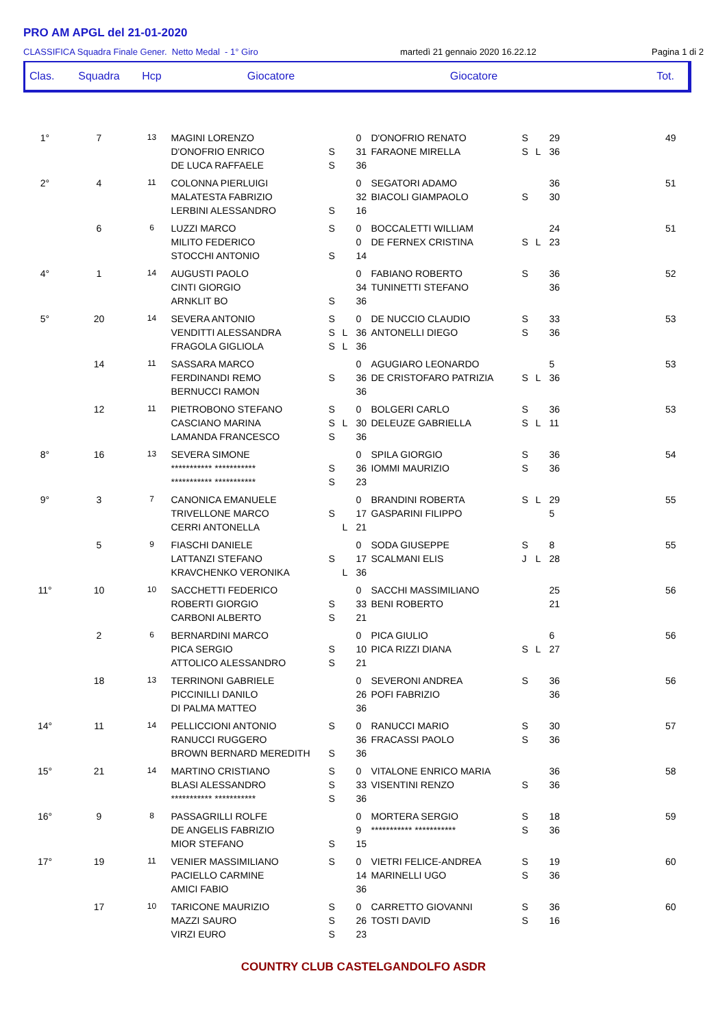PRO AM APGL del 21-01-2020
CLASSIFICA Squadra Finale Gener. Netto Medal - 1° Giro martedì 21 gennaio 2020 16.22.12 Pagina 1 di 2
| Clas. | Squadra | Hcp | Giocatore | | | | Giocatore | | | | Tot. |
| --- | --- | --- | --- | --- | --- | --- | --- | --- | --- | --- | --- |
| 1° | 7 | 13 | MAGINI LORENZO | | | 0 | D'ONOFRIO RENATO | S | | 29 | 49 |
| | | | D'ONOFRIO ENRICO | S | | 31 | FARAONE MIRELLA | S | L | 36 | |
| | | | DE LUCA RAFFAELE | S | | 36 | | | | | |
| 2° | 4 | 11 | COLONNA PIERLUIGI | | | 0 | SEGATORI ADAMO | | | 36 | 51 |
| | | | MALATESTA FABRIZIO | | | 32 | BIACOLI GIAMPAOLO | S | | 30 | |
| | | | LERBINI ALESSANDRO | S | | 16 | | | | | |
| | 6 | 6 | LUZZI MARCO | S | | 0 | BOCCALETTI WILLIAM | | | 24 | 51 |
| | | | MILITO FEDERICO | | | 0 | DE FERNEX CRISTINA | S | L | 23 | |
| | | | STOCCHI ANTONIO | S | | 14 | | | | | |
| 4° | 1 | 14 | AUGUSTI PAOLO | | | 0 | FABIANO ROBERTO | S | | 36 | 52 |
| | | | CINTI GIORGIO | | | 34 | TUNINETTI STEFANO | | | 36 | |
| | | | ARNKLIT BO | S | | 36 | | | | | |
| 5° | 20 | 14 | SEVERA ANTONIO | S | | 0 | DE NUCCIO CLAUDIO | S | | 33 | 53 |
| | | | VENDITTI ALESSANDRA | S | L | 36 | ANTONELLI DIEGO | S | | 36 | |
| | | | FRAGOLA GIGLIOLA | S | L | 36 | | | | | |
| | 14 | 11 | SASSARA MARCO | | | 0 | AGUGIARO LEONARDO | | | 5 | 53 |
| | | | FERDINANDI REMO | S | | 36 | DE CRISTOFARO PATRIZIA | S | L | 36 | |
| | | | BERNUCCI RAMON | | | 36 | | | | | |
| | 12 | 11 | PIETROBONO STEFANO | S | | 0 | BOLGERI CARLO | S | | 36 | 53 |
| | | | CASCIANO MARINA | S | L | 30 | DELEUZE GABRIELLA | S | L | 11 | |
| | | | LAMANDA FRANCESCO | S | | 36 | | | | | |
| 8° | 16 | 13 | SEVERA SIMONE | | | 0 | SPILA GIORGIO | S | | 36 | 54 |
| | | | *********** *********** | S | | 36 | IOMMI MAURIZIO | S | | 36 | |
| | | | *********** *********** | S | | 23 | | | | | |
| 9° | 3 | 7 | CANONICA EMANUELE | | | 0 | BRANDINI ROBERTA | S | L | 29 | 55 |
| | | | TRIVELLONE MARCO | S | | 17 | GASPARINI FILIPPO | | | 5 | |
| | | | CERRI ANTONELLA | | L | 21 | | | | | |
| | 5 | 9 | FIASCHI DANIELE | | | 0 | SODA GIUSEPPE | S | | 8 | 55 |
| | | | LATTANZI STEFANO | S | | 17 | SCALMANI ELIS | J | L | 28 | |
| | | | KRAVCHENKO VERONIKA | | L | 36 | | | | | |
| 11° | 10 | 10 | SACCHETTI FEDERICO | | | 0 | SACCHI MASSIMILIANO | | | 25 | 56 |
| | | | ROBERTI GIORGIO | S | | 33 | BENI ROBERTO | | | 21 | |
| | | | CARBONI ALBERTO | S | | 21 | | | | | |
| | 2 | 6 | BERNARDINI MARCO | | | 0 | PICA GIULIO | | | 6 | 56 |
| | | | PICA SERGIO | S | | 10 | PICA RIZZI DIANA | S | L | 27 | |
| | | | ATTOLICO ALESSANDRO | S | | 21 | | | | | |
| | 18 | 13 | TERRINONI GABRIELE | | | 0 | SEVERONI ANDREA | S | | 36 | 56 |
| | | | PICCINILLI DANILO | | | 26 | POFI FABRIZIO | | | 36 | |
| | | | DI PALMA MATTEO | | | 36 | | | | | |
| 14° | 11 | 14 | PELLICCIONI ANTONIO | S | | 0 | RANUCCI MARIO | S | | 30 | 57 |
| | | | RANUCCI RUGGERO | | | 36 | FRACASSI PAOLO | S | | 36 | |
| | | | BROWN BERNARD MEREDITH | S | | 36 | | | | | |
| 15° | 21 | 14 | MARTINO CRISTIANO | S | | 0 | VITALONE ENRICO MARIA | | | 36 | 58 |
| | | | BLASI ALESSANDRO | S | | 33 | VISENTINI RENZO | S | | 36 | |
| | | | *********** *********** | S | | 36 | | | | | |
| 16° | 9 | 8 | PASSAGRILLI ROLFE | | | 0 | MORTERA SERGIO | S | | 18 | 59 |
| | | | DE ANGELIS FABRIZIO | | | 9 | *********** *********** | S | | 36 | |
| | | | MIOR STEFANO | S | | 15 | | | | | |
| 17° | 19 | 11 | VENIER MASSIMILIANO | S | | 0 | VIETRI FELICE-ANDREA | S | | 19 | 60 |
| | | | PACIELLO CARMINE | | | 14 | MARINELLI UGO | S | | 36 | |
| | | | AMICI FABIO | | | 36 | | | | | |
| | 17 | 10 | TARICONE MAURIZIO | S | | 0 | CARRETTO GIOVANNI | S | | 36 | 60 |
| | | | MAZZI SAURO | S | | 26 | TOSTI DAVID | S | | 16 | |
| | | | VIRZI EURO | S | | 23 | | | | | |
COUNTRY CLUB CASTELGANDOLFO ASDR